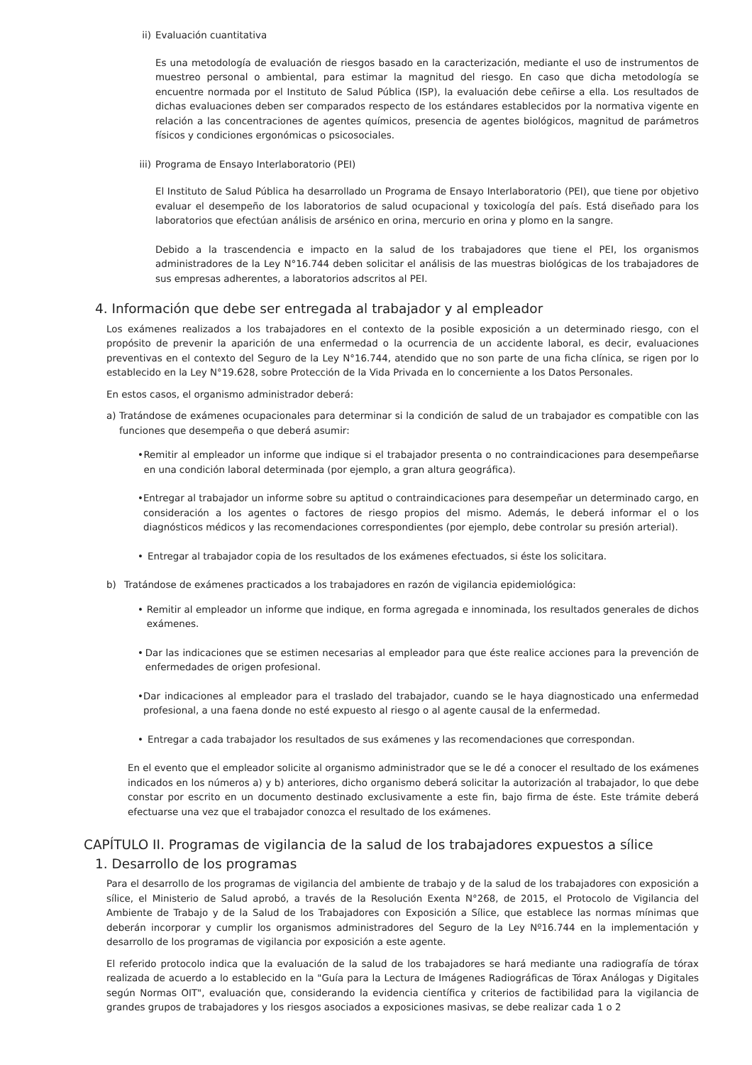ii) Evaluación cuantitativa
Es una metodología de evaluación de riesgos basado en la caracterización, mediante el uso de instrumentos de muestreo personal o ambiental, para estimar la magnitud del riesgo. En caso que dicha metodología se encuentre normada por el Instituto de Salud Pública (ISP), la evaluación debe ceñirse a ella. Los resultados de dichas evaluaciones deben ser comparados respecto de los estándares establecidos por la normativa vigente en relación a las concentraciones de agentes químicos, presencia de agentes biológicos, magnitud de parámetros físicos y condiciones ergonómicas o psicosociales.
iii) Programa de Ensayo Interlaboratorio (PEI)
El Instituto de Salud Pública ha desarrollado un Programa de Ensayo Interlaboratorio (PEI), que tiene por objetivo evaluar el desempeño de los laboratorios de salud ocupacional y toxicología del país. Está diseñado para los laboratorios que efectúan análisis de arsénico en orina, mercurio en orina y plomo en la sangre.
Debido a la trascendencia e impacto en la salud de los trabajadores que tiene el PEI, los organismos administradores de la Ley N°16.744 deben solicitar el análisis de las muestras biológicas de los trabajadores de sus empresas adherentes, a laboratorios adscritos al PEI.
4. Información que debe ser entregada al trabajador y al empleador
Los exámenes realizados a los trabajadores en el contexto de la posible exposición a un determinado riesgo, con el propósito de prevenir la aparición de una enfermedad o la ocurrencia de un accidente laboral, es decir, evaluaciones preventivas en el contexto del Seguro de la Ley N°16.744, atendido que no son parte de una ficha clínica, se rigen por lo establecido en la Ley N°19.628, sobre Protección de la Vida Privada en lo concerniente a los Datos Personales.
En estos casos, el organismo administrador deberá:
a) Tratándose de exámenes ocupacionales para determinar si la condición de salud de un trabajador es compatible con las funciones que desempeña o que deberá asumir:
• Remitir al empleador un informe que indique si el trabajador presenta o no contraindicaciones para desempeñarse en una condición laboral determinada (por ejemplo, a gran altura geográfica).
• Entregar al trabajador un informe sobre su aptitud o contraindicaciones para desempeñar un determinado cargo, en consideración a los agentes o factores de riesgo propios del mismo. Además, le deberá informar el o los diagnósticos médicos y las recomendaciones correspondientes (por ejemplo, debe controlar su presión arterial).
• Entregar al trabajador copia de los resultados de los exámenes efectuados, si éste los solicitara.
b) Tratándose de exámenes practicados a los trabajadores en razón de vigilancia epidemiológica:
• Remitir al empleador un informe que indique, en forma agregada e innominada, los resultados generales de dichos exámenes.
• Dar las indicaciones que se estimen necesarias al empleador para que éste realice acciones para la prevención de enfermedades de origen profesional.
• Dar indicaciones al empleador para el traslado del trabajador, cuando se le haya diagnosticado una enfermedad profesional, a una faena donde no esté expuesto al riesgo o al agente causal de la enfermedad.
• Entregar a cada trabajador los resultados de sus exámenes y las recomendaciones que correspondan.
En el evento que el empleador solicite al organismo administrador que se le dé a conocer el resultado de los exámenes indicados en los números a) y b) anteriores, dicho organismo deberá solicitar la autorización al trabajador, lo que debe constar por escrito en un documento destinado exclusivamente a este fin, bajo firma de éste. Este trámite deberá efectuarse una vez que el trabajador conozca el resultado de los exámenes.
CAPÍTULO II. Programas de vigilancia de la salud de los trabajadores expuestos a sílice
1. Desarrollo de los programas
Para el desarrollo de los programas de vigilancia del ambiente de trabajo y de la salud de los trabajadores con exposición a sílice, el Ministerio de Salud aprobó, a través de la Resolución Exenta N°268, de 2015, el Protocolo de Vigilancia del Ambiente de Trabajo y de la Salud de los Trabajadores con Exposición a Sílice, que establece las normas mínimas que deberán incorporar y cumplir los organismos administradores del Seguro de la Ley Nº16.744 en la implementación y desarrollo de los programas de vigilancia por exposición a este agente.
El referido protocolo indica que la evaluación de la salud de los trabajadores se hará mediante una radiografía de tórax realizada de acuerdo a lo establecido en la "Guía para la Lectura de Imágenes Radiográficas de Tórax Análogas y Digitales según Normas OIT", evaluación que, considerando la evidencia científica y criterios de factibilidad para la vigilancia de grandes grupos de trabajadores y los riesgos asociados a exposiciones masivas, se debe realizar cada 1 o 2